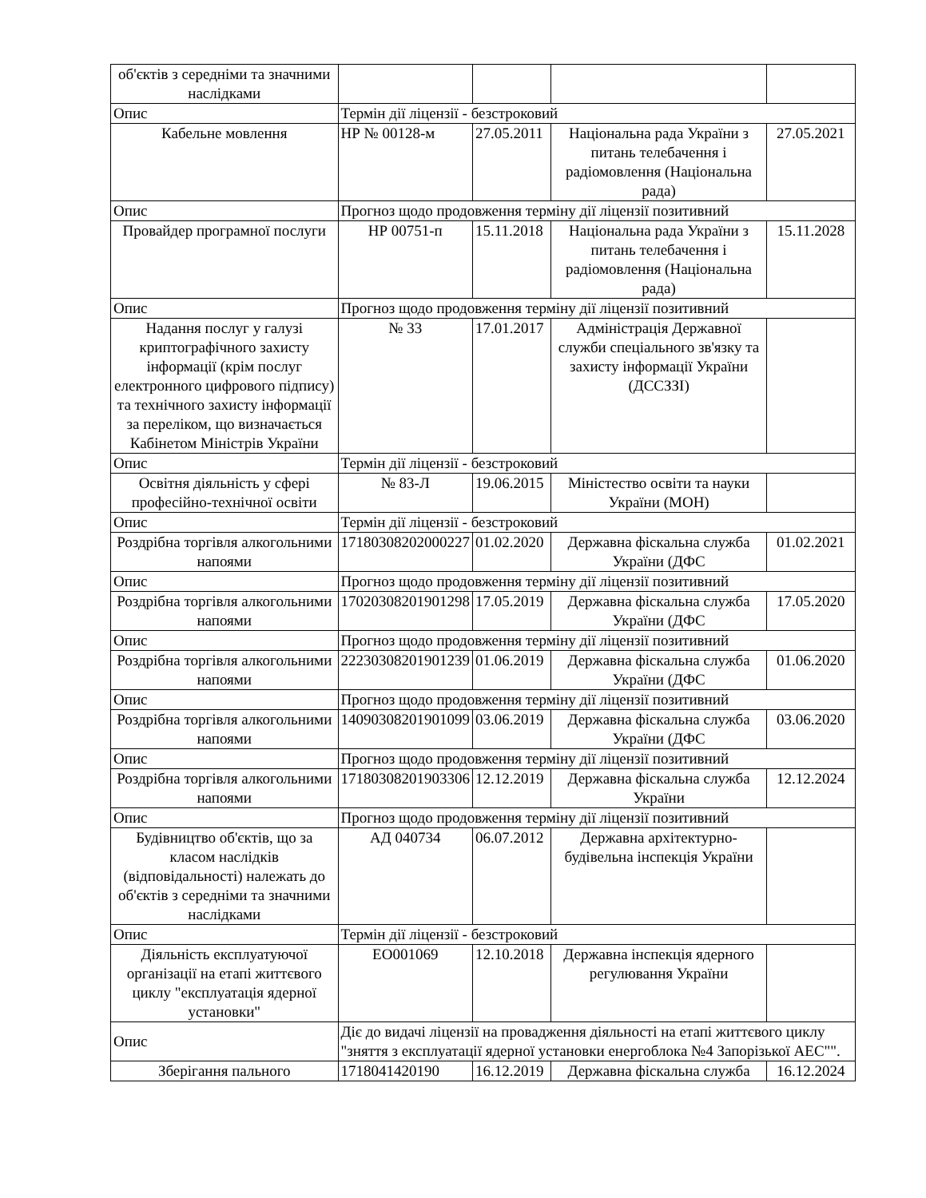| об'єктів з середніми та значними наслідками | | | | |
| Опис | Термін дії ліцензії - безстроковий | | | |
| Кабельне мовлення | НР № 00128-м | 27.05.2011 | Національна рада України з питань телебачення і радіомовлення (Національна рада) | 27.05.2021 |
| Опис | Прогноз щодо продовження терміну дії ліцензії позитивний | | | |
| Провайдер програмної послуги | НР 00751-п | 15.11.2018 | Національна рада України з питань телебачення і радіомовлення (Національна рада) | 15.11.2028 |
| Опис | Прогноз щодо продовження терміну дії ліцензії позитивний | | | |
| Надання послуг у галузі криптографічного захисту інформації (крім послуг електронного цифрового підпису) та технічного захисту інформації за переліком, що визначається Кабінетом Міністрів України | № 33 | 17.01.2017 | Адміністрація Державної служби спеціального зв'язку та захисту інформації України (ДССЗЗІ) | |
| Опис | Термін дії ліцензії - безстроковий | | | |
| Освітня діяльність у сфері професійно-технічної освіти | № 83-Л | 19.06.2015 | Міністество освіти та науки України (МОН) | |
| Опис | Термін дії ліцензії - безстроковий | | | |
| Роздрібна торгівля алкогольними напоями | 17180308202000227 | 01.02.2020 | Державна фіскальна служба України (ДФС | 01.02.2021 |
| Опис | Прогноз щодо продовження терміну дії ліцензії позитивний | | | |
| Роздрібна торгівля алкогольними напоями | 17020308201901298 | 17.05.2019 | Державна фіскальна служба України (ДФС | 17.05.2020 |
| Опис | Прогноз щодо продовження терміну дії ліцензії позитивний | | | |
| Роздрібна торгівля алкогольними напоями | 22230308201901239 | 01.06.2019 | Державна фіскальна служба України (ДФС | 01.06.2020 |
| Опис | Прогноз щодо продовження терміну дії ліцензії позитивний | | | |
| Роздрібна торгівля алкогольними напоями | 14090308201901099 | 03.06.2019 | Державна фіскальна служба України (ДФС | 03.06.2020 |
| Опис | Прогноз щодо продовження терміну дії ліцензії позитивний | | | |
| Роздрібна торгівля алкогольними напоями | 17180308201903306 | 12.12.2019 | Державна фіскальна служба України | 12.12.2024 |
| Опис | Прогноз щодо продовження терміну дії ліцензії позитивний | | | |
| Будівництво об'єктів, що за класом наслідків (відповідальності) належать до об'єктів з середніми та значними наслідками | АД 040734 | 06.07.2012 | Державна архітектурно-будівельна інспекція України | |
| Опис | Термін дії ліцензії - безстроковий | | | |
| Діяльність експлуатуючої організації на етапі життєвого циклу "експлуатація ядерної установки" | ЕО001069 | 12.10.2018 | Державна інспекція ядерного регулювання України | |
| Опис | Діє до видачі ліцензії на провадження діяльності на етапі життєвого циклу "зняття з експлуатації ядерної установки енергоблока №4 Запорізької АЕС"". | | | |
| Зберігання пального | 1718041420190 | 16.12.2019 | Державна фіскальна служба | 16.12.2024 |